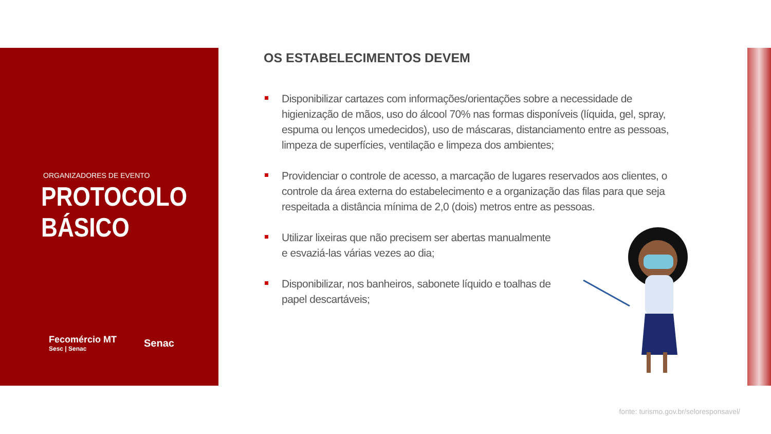ORGANIZADORES DE EVENTO
PROTOCOLO
BÁSICO
Fecomércio MT
Sesc | Senac Senac
OS ESTABELECIMENTOS DEVEM
Disponibilizar cartazes com informações/orientações sobre a necessidade de higienização de mãos, uso do álcool 70% nas formas disponíveis (líquida, gel, spray, espuma ou lenços umedecidos), uso de máscaras, distanciamento entre as pessoas, limpeza de superfícies, ventilação e limpeza dos ambientes;
Providenciar o controle de acesso, a marcação de lugares reservados aos clientes, o controle da área externa do estabelecimento e a organização das filas para que seja respeitada a distância mínima de 2,0 (dois) metros entre as pessoas.
Utilizar lixeiras que não precisem ser abertas manualmente e esvaziá-las várias vezes ao dia;
Disponibilizar, nos banheiros, sabonete líquido e toalhas de papel descartáveis;
fonte: turismo.gov.br/seloresponsavel/